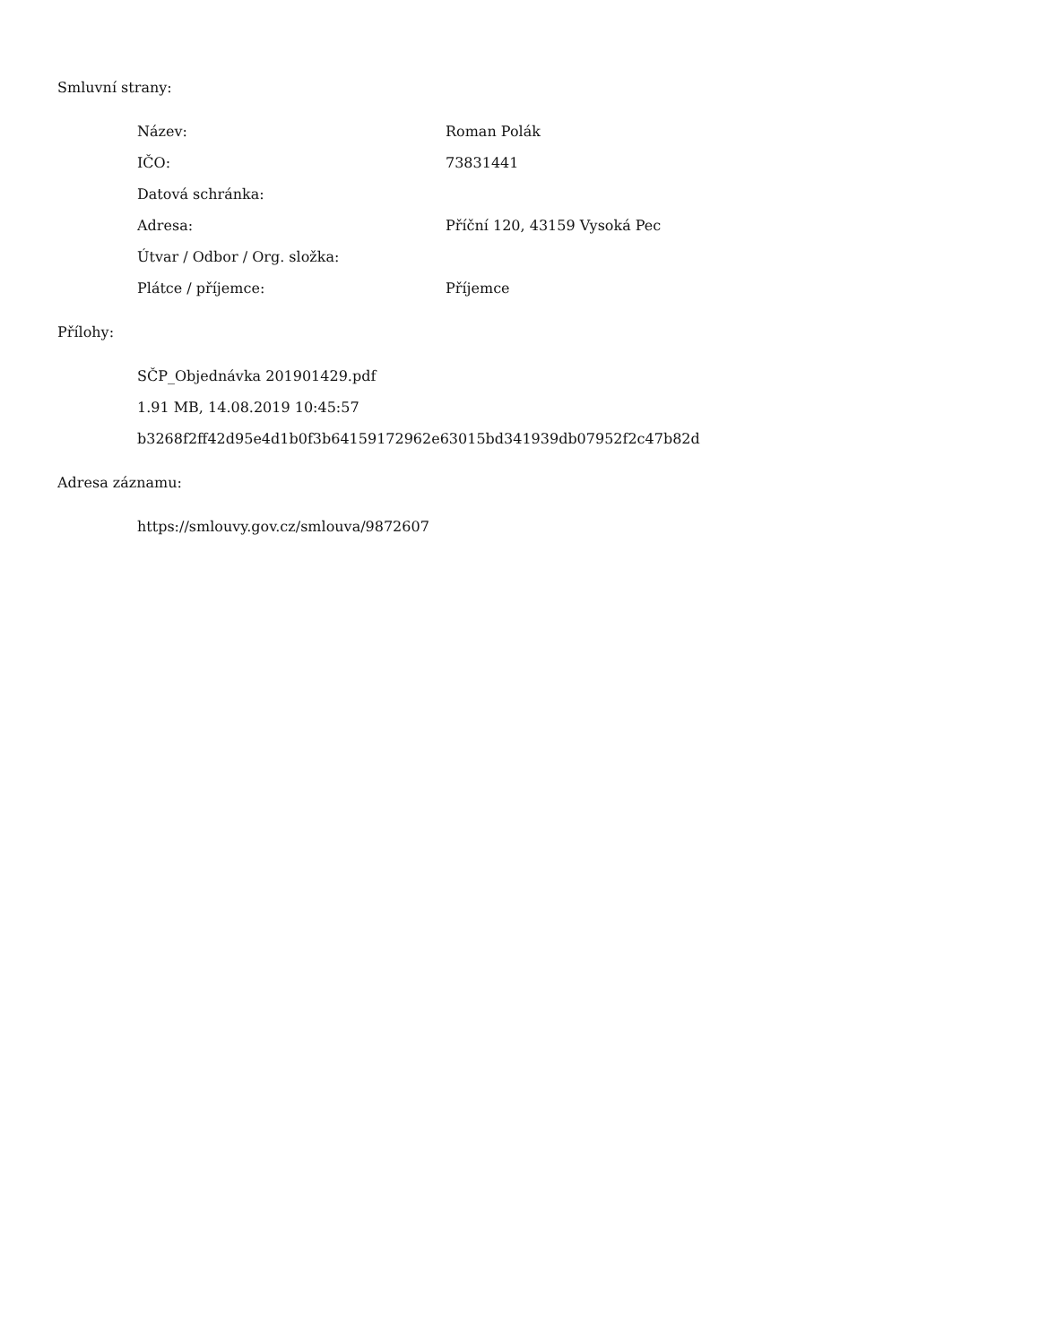Smluvní strany:
| Název: | Roman Polák |
| IČO: | 73831441 |
| Datová schránka: | |
| Adresa: | Příční 120, 43159 Vysoká Pec |
| Útvar / Odbor / Org. složka: | |
| Plátce / příjemce: | Příjemce |
Přílohy:
SČP_Objednávka 201901429.pdf
1.91 MB, 14.08.2019 10:45:57
b3268f2ff42d95e4d1b0f3b64159172962e63015bd341939db07952f2c47b82d
Adresa záznamu:
https://smlouvy.gov.cz/smlouva/9872607